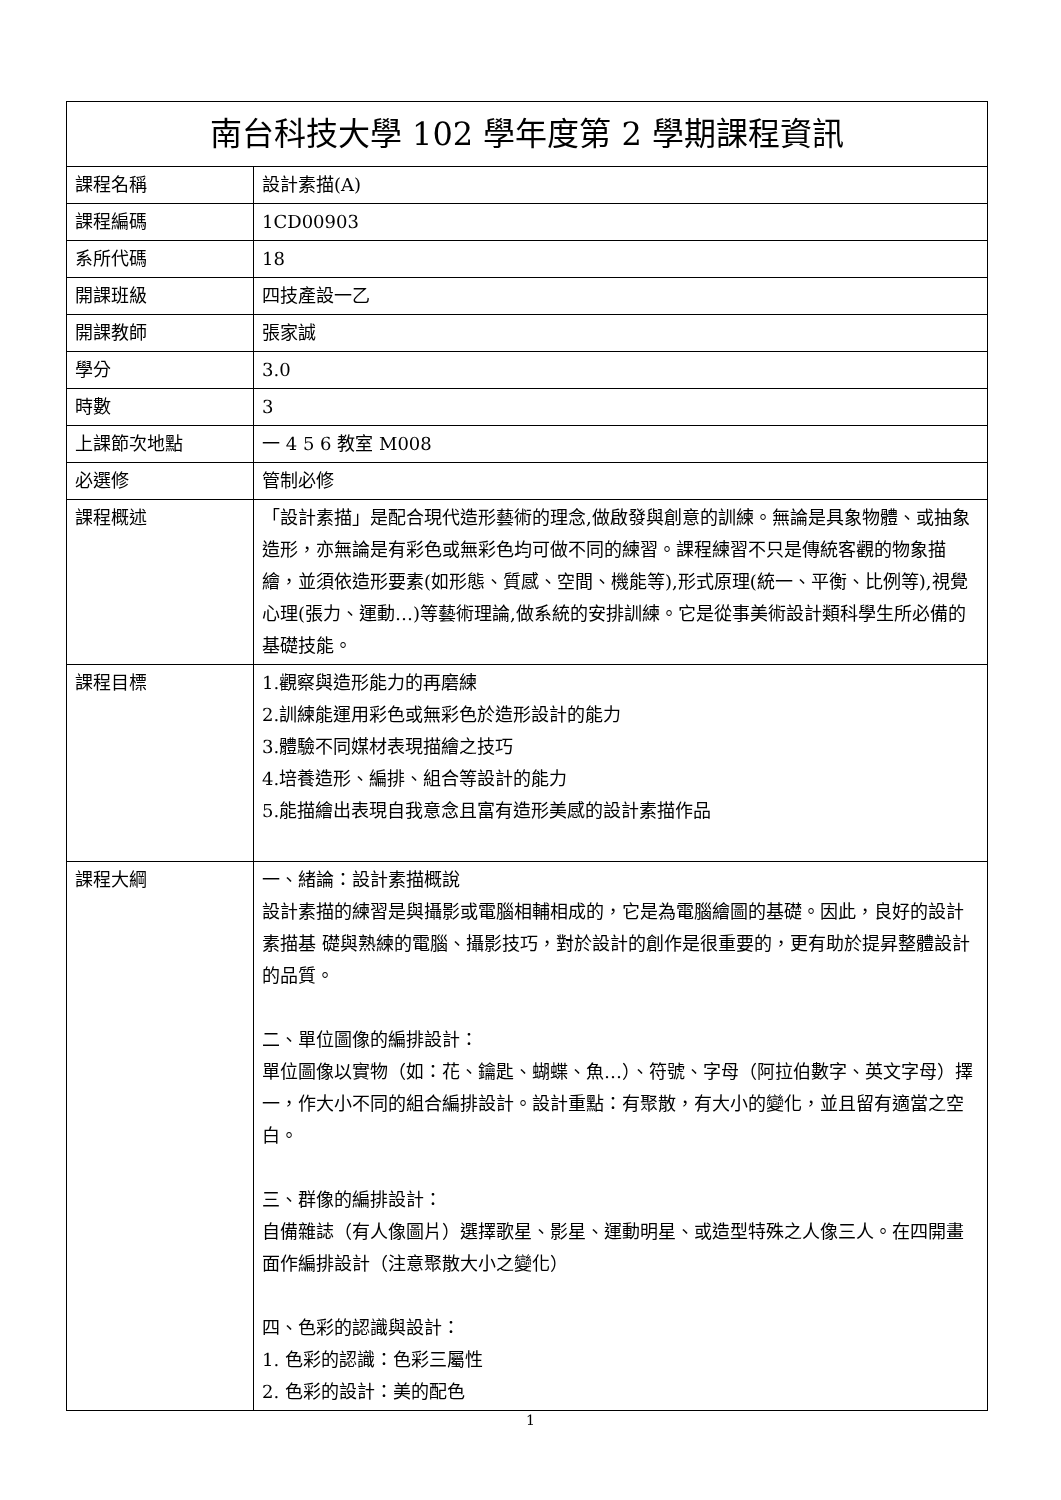| 南台科技大學 102 學年度第 2 學期課程資訊 | |
| 課程名稱 | 設計素描(A) |
| 課程編碼 | 1CD00903 |
| 系所代碼 | 18 |
| 開課班級 | 四技產設一乙 |
| 開課教師 | 張家誠 |
| 學分 | 3.0 |
| 時數 | 3 |
| 上課節次地點 | 一 4 5 6 教室 M008 |
| 必選修 | 管制必修 |
| 課程概述 | 「設計素描」是配合現代造形藝術的理念,做啟發與創意的訓練。無論是具象物體、或抽象造形，亦無論是有彩色或無彩色均可做不同的練習。課程練習不只是傳統客觀的物象描繪，並須依造形要素(如形態、質感、空間、機能等),形式原理(統一、平衡、比例等),視覺心理(張力、運動…)等藝術理論,做系統的安排訓練。它是從事美術設計類科學生所必備的基礎技能。 |
| 課程目標 | 1.觀察與造形能力的再磨練 2.訓練能運用彩色或無彩色於造形設計的能力 3.體驗不同媒材表現描繪之技巧 4.培養造形、編排、組合等設計的能力 5.能描繪出表現自我意念且富有造形美感的設計素描作品 |
| 課程大綱 | 一、緒論：設計素描概說 設計素描的練習是與攝影或電腦相輔相成的，它是為電腦繪圖的基礎。因此，良好的設計素描基 礎與熟練的電腦、攝影技巧，對於設計的創作是很重要的，更有助於提昇整體設計的品質。 二、單位圖像的編排設計： 單位圖像以實物（如：花、鑰匙、蝴蝶、魚…）、符號、字母（阿拉伯數字、英文字母）擇一，作大小不同的組合編排設計。設計重點：有聚散，有大小的變化，並且留有適當之空白。 三、群像的編排設計： 自備雜誌（有人像圖片）選擇歌星、影星、運動明星、或造型特殊之人像三人。在四開畫面作編排設計（注意聚散大小之變化） 四、色彩的認識與設計： 1. 色彩的認識：色彩三屬性 2. 色彩的設計：美的配色 |
1